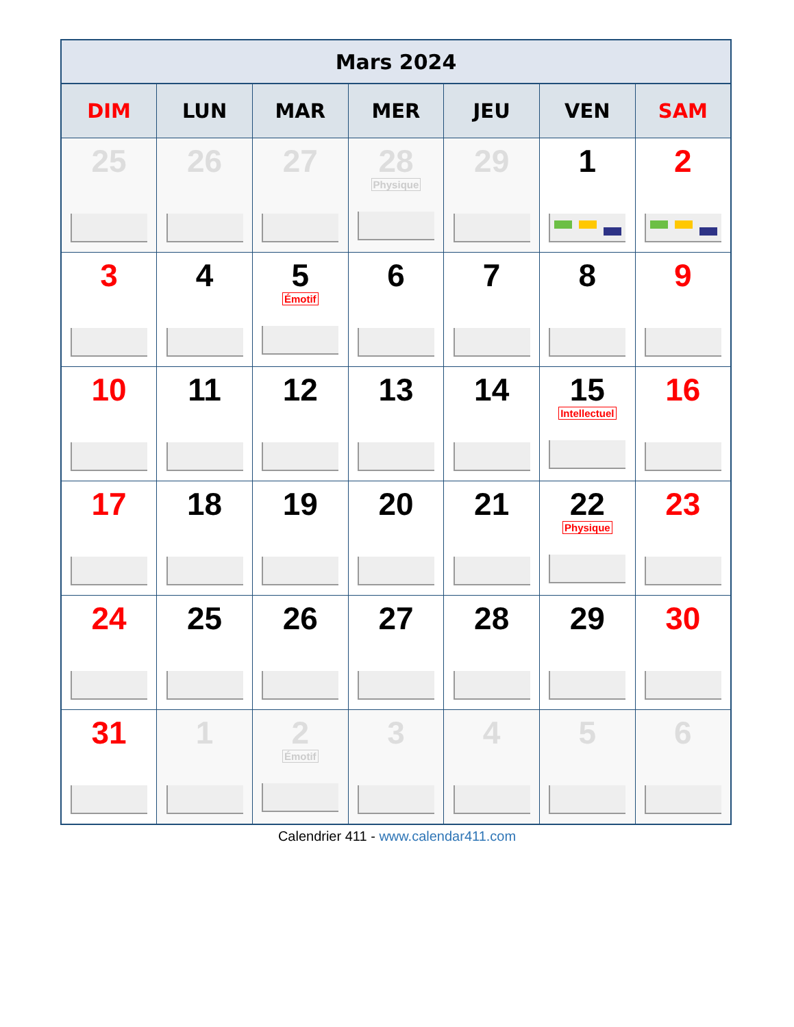| Mars 2024 | | | | | | |
| --- | --- | --- | --- | --- | --- | --- |
| DIM | LUN | MAR | MER | JEU | VEN | SAM |
| 25 | 26 | 27 | 28 Physique | 29 | 1 | 2 |
| 3 | 4 | 5 Émotif | 6 | 7 | 8 | 9 |
| 10 | 11 | 12 | 13 | 14 | 15 Intellectuel | 16 |
| 17 | 18 | 19 | 20 | 21 | 22 Physique | 23 |
| 24 | 25 | 26 | 27 | 28 | 29 | 30 |
| 31 | 1 | 2 Émotif | 3 | 4 | 5 | 6 |
Calendrier 411 - www.calendar411.com